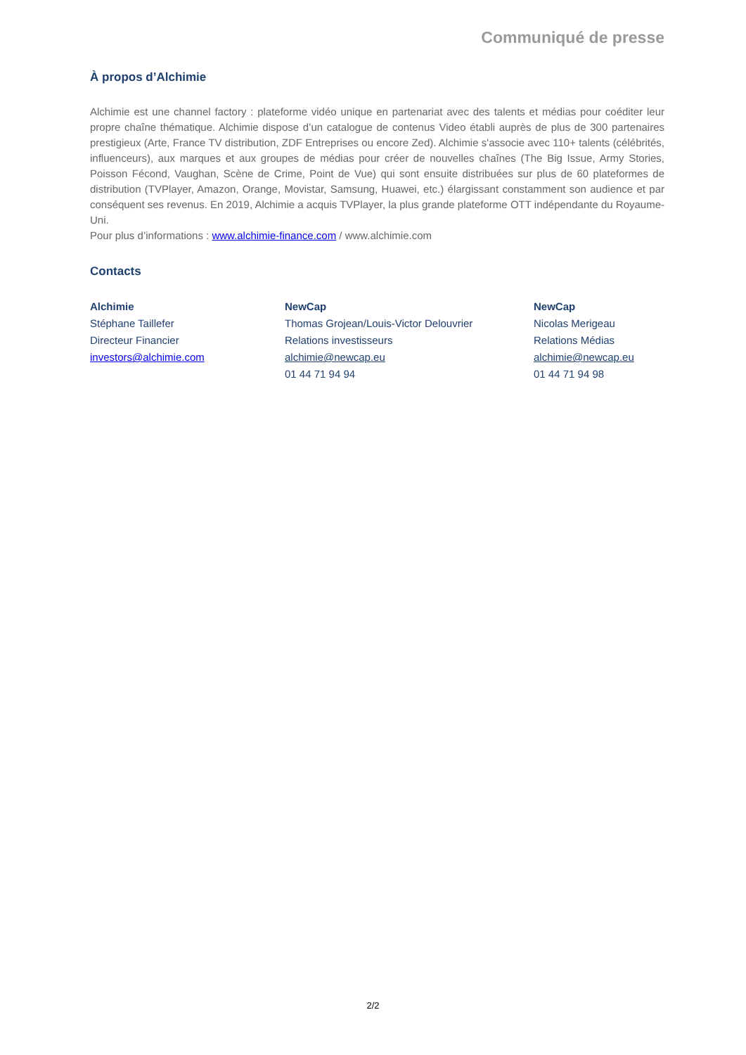Communiqué de presse
À propos d’Alchimie
Alchimie est une channel factory : plateforme vidéo unique en partenariat avec des talents et médias pour coéditer leur propre chaîne thématique. Alchimie dispose d’un catalogue de contenus Video établi auprès de plus de 300 partenaires prestigieux (Arte, France TV distribution, ZDF Entreprises ou encore Zed). Alchimie s'associe avec 110+ talents (célébrités, influenceurs), aux marques et aux groupes de médias pour créer de nouvelles chaînes (The Big Issue, Army Stories, Poisson Fécond, Vaughan, Scène de Crime, Point de Vue) qui sont ensuite distribuées sur plus de 60 plateformes de distribution (TVPlayer, Amazon, Orange, Movistar, Samsung, Huawei, etc.) élargissant constamment son audience et par conséquent ses revenus. En 2019, Alchimie a acquis TVPlayer, la plus grande plateforme OTT indépendante du Royaume-Uni.
Pour plus d’informations : www.alchimie-finance.com / www.alchimie.com
Contacts
Alchimie
Stéphane Taillefer
Directeur Financier
investors@alchimie.com
NewCap
Thomas Grojean/Louis-Victor Delouvrier
Relations investisseurs
alchimie@newcap.eu
01 44 71 94 94
NewCap
Nicolas Merigeau
Relations Médias
alchimie@newcap.eu
01 44 71 94 98
2/2